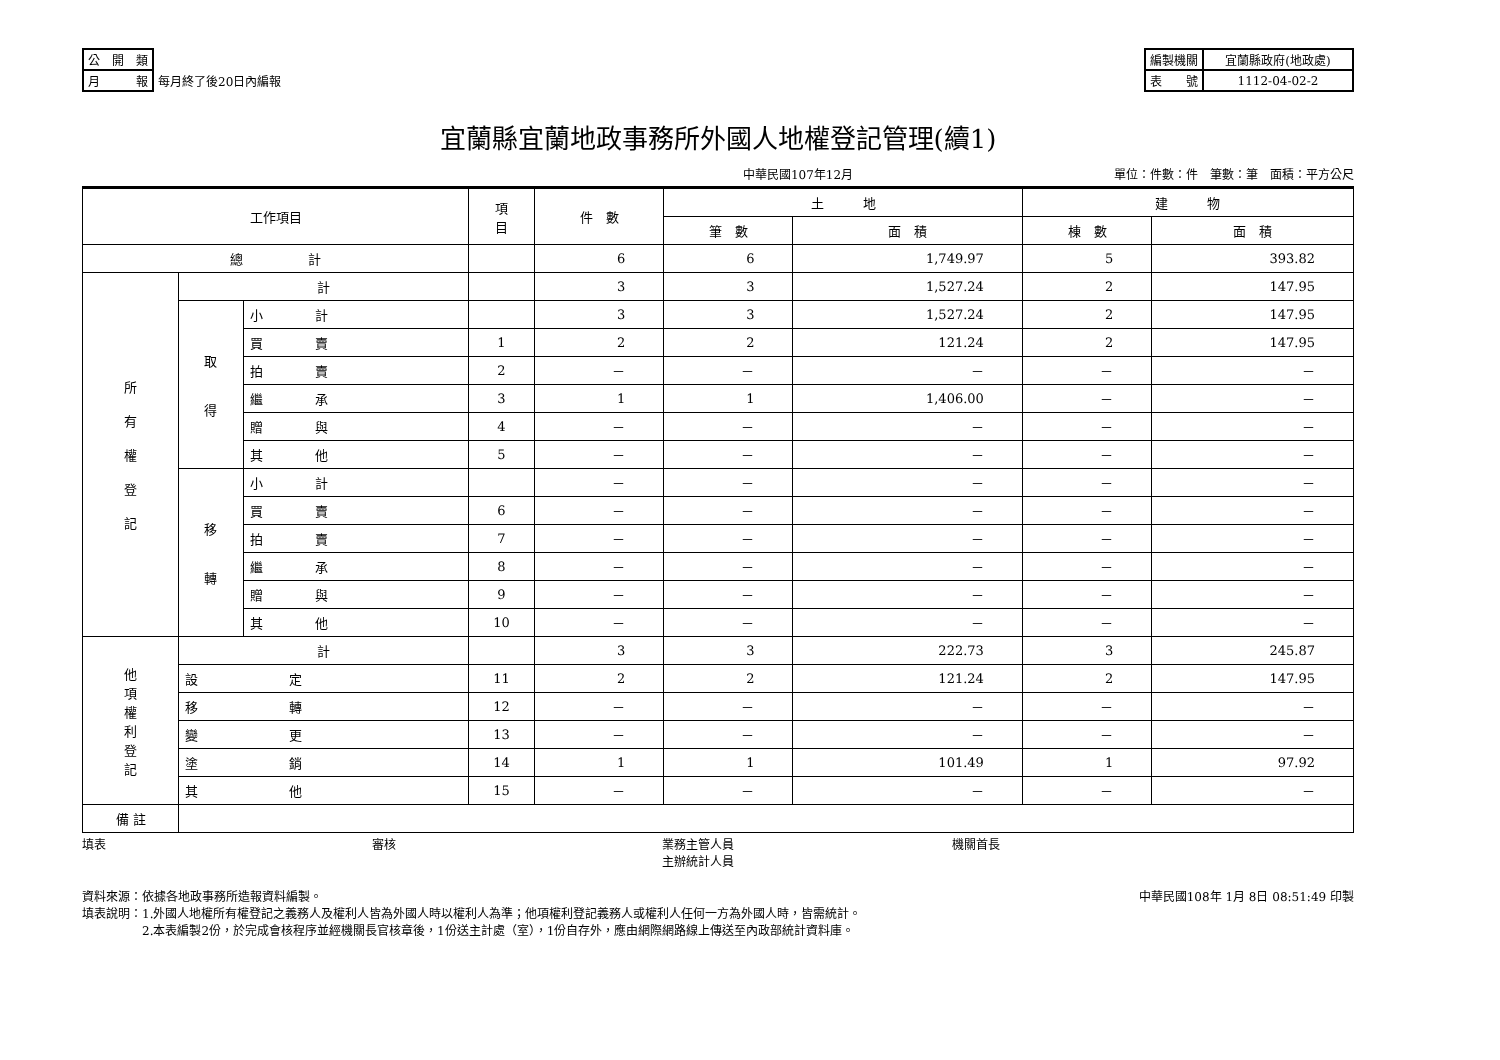| 公 開 類 | |
| 月 報 | 每月終了後20日內編報 |
| 編製機關 | 宜蘭縣政府(地政處) |
| 表 號 | 1112-04-02-2 |
宜蘭縣宜蘭地政事務所外國人地權登記管理(續1)
中華民國107年12月 單位：件數：件　筆數：筆　面積：平方公尺
| 工作項目 | | | 項 目 | 件 數 | 土 地 | | 建 物 | |
| --- | --- | --- | --- | --- | --- | --- | --- | --- |
| | | | | | 筆 數 | 面 積 | 棟 數 | 面 積 |
| 總 計 | | | | 6 | 6 | 1,749.97 | 5 | 393.82 |
| 所 有 權 登 記 | 計 | | | 3 | 3 | 1,527.24 | 2 | 147.95 |
| | 取 得 | 小 計 | | 3 | 3 | 1,527.24 | 2 | 147.95 |
| | | 買 賣 | 1 | 2 | 2 | 121.24 | 2 | 147.95 |
| | | 拍 賣 | 2 | － | － | － | － | － |
| | | 繼 承 | 3 | 1 | 1 | 1,406.00 | － | － |
| | | 贈 與 | 4 | － | － | － | － | － |
| | | 其 他 | 5 | － | － | － | － | － |
| | 移 轉 | 小 計 | | － | － | － | － | － |
| | | 買 賣 | 6 | － | － | － | － | － |
| | | 拍 賣 | 7 | － | － | － | － | － |
| | | 繼 承 | 8 | － | － | － | － | － |
| | | 贈 與 | 9 | － | － | － | － | － |
| | | 其 他 | 10 | － | － | － | － | － |
| 他 項 權 利 登 記 | 計 | | | 3 | 3 | 222.73 | 3 | 245.87 |
| | 設 定 | | 11 | 2 | 2 | 121.24 | 2 | 147.95 |
| | 移 轉 | | 12 | － | － | － | － | － |
| | 變 更 | | 13 | － | － | － | － | － |
| | 塗 銷 | | 14 | 1 | 1 | 101.49 | 1 | 97.92 |
| | 其 他 | | 15 | － | － | － | － | － |
| 備 註 | | | | | | | | |
填表 審核 業務主管人員
主辦統計人員
機關首長
資料來源：依據各地政事務所造報資料編製。
填表說明：1.外國人地權所有權登記之義務人及權利人皆為外國人時以權利人為準；他項權利登記義務人或權利人任何一方為外國人時，皆需統計。
　　　　　2.本表編製2份，於完成會核程序並經機關長官核章後，1份送主計處（室），1份自存外，應由網際網路線上傳送至內政部統計資料庫。
中華民國108年 1月 8日 08:51:49 印製